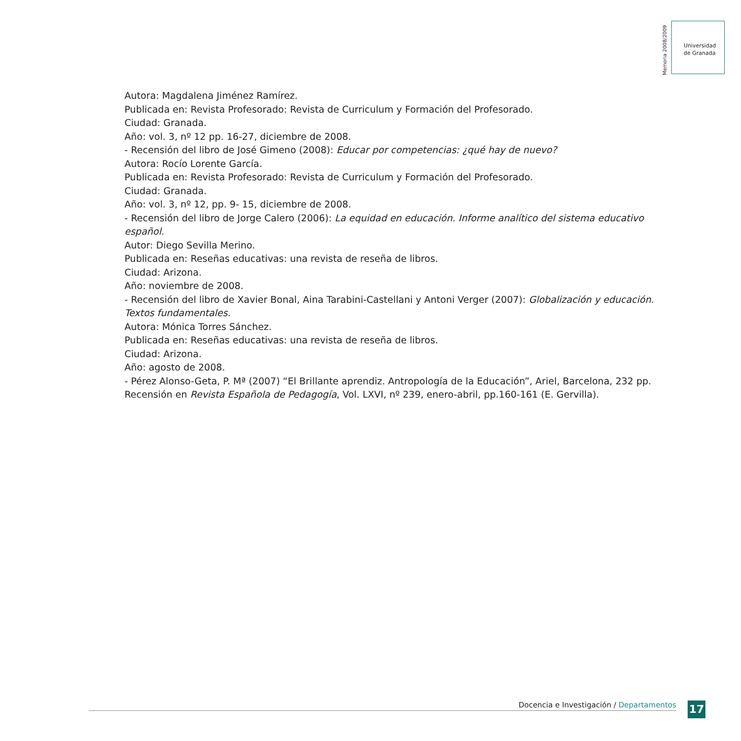Memoria 2008/2009
Universidad
de Granada
Autora: Magdalena Jiménez Ramírez.
Publicada en: Revista Profesorado: Revista de Curriculum y Formación del Profesorado.
Ciudad: Granada.
Año: vol. 3, nº 12 pp. 16-27, diciembre de 2008.
- Recensión del libro de José Gimeno (2008): Educar por competencias: ¿qué hay de nuevo?
Autora: Rocío Lorente García.
Publicada en: Revista Profesorado: Revista de Curriculum y Formación del Profesorado.
Ciudad: Granada.
Año: vol. 3, nº 12, pp. 9- 15, diciembre de 2008.
- Recensión del libro de Jorge Calero (2006): La equidad en educación. Informe analítico del sistema educativo español.
Autor: Diego Sevilla Merino.
Publicada en: Reseñas educativas: una revista de reseña de libros.
Ciudad: Arizona.
Año: noviembre de 2008.
- Recensión del libro de Xavier Bonal, Aina Tarabini-Castellani y Antoni Verger (2007): Globalización y educación. Textos fundamentales.
Autora: Mónica Torres Sánchez.
Publicada en: Reseñas educativas: una revista de reseña de libros.
Ciudad: Arizona.
Año: agosto de 2008.
- Pérez Alonso-Geta, P. Mª (2007) “El Brillante aprendiz. Antropología de la Educación”, Ariel, Barcelona, 232 pp.
Recensión en Revista Española de Pedagogía, Vol. LXVI, nº 239, enero-abril, pp.160-161 (E. Gervilla).
Docencia e Investigación / Departamentos 17